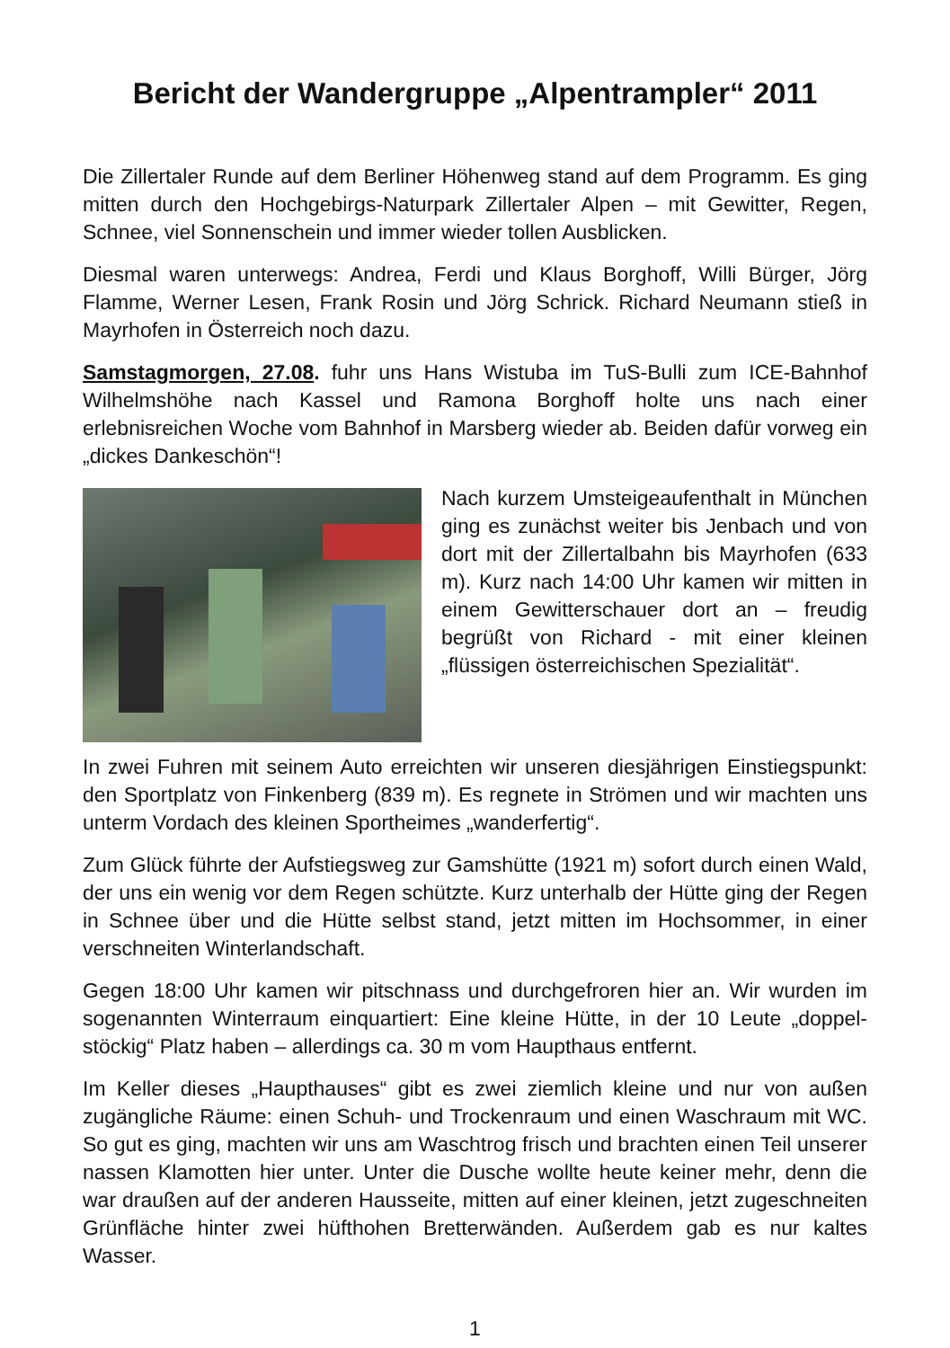Bericht der Wandergruppe „Alpentrampler“ 2011
Die Zillertaler Runde auf dem Berliner Höhenweg stand auf dem Programm. Es ging mitten durch den Hochgebirgs-Naturpark Zillertaler Alpen – mit Gewitter, Regen, Schnee, viel Sonnenschein und immer wieder tollen Ausblicken.
Diesmal waren unterwegs: Andrea, Ferdi und Klaus Borghoff, Willi Bürger, Jörg Flamme, Werner Lesen, Frank Rosin und Jörg Schrick. Richard Neumann stieß in Mayrhofen in Österreich noch dazu.
Samstagmorgen, 27.08. fuhr uns Hans Wistuba im TuS-Bulli zum ICE-Bahnhof Wilhelmshöhe nach Kassel und Ramona Borghoff holte uns nach einer erlebnisreichen Woche vom Bahnhof in Marsberg wieder ab. Beiden dafür vorweg ein „dickes Dankeschön“!
Nach kurzem Umsteigeaufenthalt in München ging es zunächst weiter bis Jenbach und von dort mit der Zillertalbahn bis Mayrhofen (633 m). Kurz nach 14:00 Uhr kamen wir mitten in einem Gewitterschauer dort an – freudig begrüßt von Richard - mit einer kleinen „flüssigen österreichischen Spezialität“.
In zwei Fuhren mit seinem Auto erreichten wir unseren diesjährigen Einstiegspunkt: den Sportplatz von Finkenberg (839 m). Es regnete in Strömen und wir machten uns unterm Vordach des kleinen Sportheimes „wanderfertig“.
Zum Glück führte der Aufstiegsweg zur Gamshütte (1921 m) sofort durch einen Wald, der uns ein wenig vor dem Regen schützte. Kurz unterhalb der Hütte ging der Regen in Schnee über und die Hütte selbst stand, jetzt mitten im Hochsommer, in einer verschneiten Winterlandschaft.
Gegen 18:00 Uhr kamen wir pitschnass und durchgefroren hier an. Wir wurden im sogenannten Winterraum einquartiert: Eine kleine Hütte, in der 10 Leute „doppel-stöckig“ Platz haben – allerdings ca. 30 m vom Haupthaus entfernt.
Im Keller dieses „Haupthauses“ gibt es zwei ziemlich kleine und nur von außen zugängliche Räume: einen Schuh- und Trockenraum und einen Waschraum mit WC. So gut es ging, machten wir uns am Waschtrog frisch und brachten einen Teil unserer nassen Klamotten hier unter. Unter die Dusche wollte heute keiner mehr, denn die war draußen auf der anderen Hausseite, mitten auf einer kleinen, jetzt zugeschneiten Grünfläche hinter zwei hüfthohen Bretterwänden. Außerdem gab es nur kaltes Wasser.
1